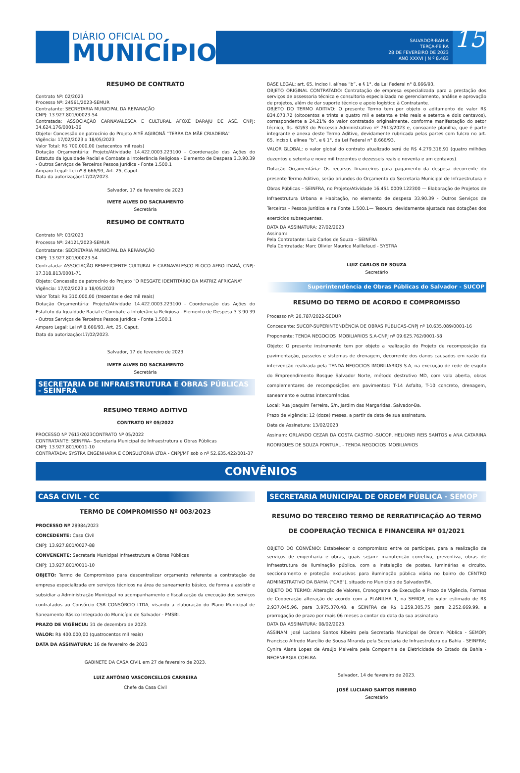DIÁRIO OFICIAL DO
MUNICÍPIO
SALVADOR-BAHIA
TERÇA-FEIRA
28 DE FEVEREIRO DE 2023
ANO XXXVI | N º 8.483
15
RESUMO DE CONTRATO
Contrato Nº: 02/2023
Processo Nº: 24561/2023-SEMUR
Contratante: SECRETARIA MUNICIPAL DA REPARAÇÃO
CNPJ: 13.927.801/00023-54
Contratada: ASSOCIAÇÃO CARNAVALESCA E CULTURAL AFOXÉ DARAJU DE ASÉ, CNPJ: 34.624.176/0001-36
Objeto: Concessão de patrocínio do Projeto AIYÊ AGIBONÃ “TERRA DA MÃE CRIADEIRA”
Vigência: 17/02/2023 a 18/05/2023
Valor Total: R$ 700.000,00 (setecentos mil reais)
Dotação Orçamentária: Projeto/Atividade 14.422.0003.223100 - Coordenação das Ações do Estatuto da Igualdade Racial e Combate a Intolerância Religiosa - Elemento de Despesa 3.3.90.39 - Outros Serviços de Terceiros Pessoa Jurídica - Fonte 1.500.1
Amparo Legal: Lei nº 8.666/93, Art. 25, Caput.
Data da autorização:17/02/2023.
Salvador, 17 de fevereiro de 2023
IVETE ALVES DO SACRAMENTO
Secretária
RESUMO DE CONTRATO
Contrato Nº: 03/2023
Processo Nº: 24121/2023-SEMUR
Contratante: SECRETARIA MUNICIPAL DA REPARAÇÃO
CNPJ: 13.927.801/00023-54
Contratada: ASSOCIAÇÃO BENEFICIENTE CULTURAL E CARNAVALESCO BLOCO AFRO IDARÁ, CNPJ: 17.318.813/0001-71
Objeto: Concessão de patrocínio do Projeto “O RESGATE IDENTITÁRIO DA MATRIZ AFRICANA”
Vigência: 17/02/2023 a 18/05/2023
Valor Total: R$ 310.000,00 (trezentos e dez mil reais)
Dotação Orçamentária: Projeto/Atividade 14.422.0003.223100 - Coordenação das Ações do Estatuto da Igualdade Racial e Combate a Intolerância Religiosa - Elemento de Despesa 3.3.90.39 - Outros Serviços de Terceiros Pessoa Jurídica - Fonte 1.500.1
Amparo Legal: Lei nº 8.666/93, Art. 25, Caput.
Data da autorização:17/02/2023.
Salvador, 17 de fevereiro de 2023
IVETE ALVES DO SACRAMENTO
Secretária
SECRETARIA DE INFRAESTRUTURA E OBRAS PÚBLICAS - SEINFRA
RESUMO TERMO ADITIVO
CONTRATO Nº 05/2022
PROCESSO Nº 7613/2023CONTRATO Nº 05/2022
CONTRATANTE: SEINFRA– Secretaria Municipal de Infraestrutura e Obras Públicas
CNPJ: 13.927.801/0011-10
CONTRATADA: SYSTRA ENGENHARIA E CONSULTORIA LTDA - CNPJ/MF sob o nº 52.635.422/001-37
BASE LEGAL: art. 65, inciso I, alínea “b”, e § 1°, da Lei Federal n° 8.666/93.
OBJETO ORIGINAL CONTRATADO: Contratação de empresa especializada para a prestação dos serviços de assessoria técnica e consultoria especializada no gerenciamento, análise e aprovação de projetos, além de dar suporte técnico e apoio logístico à Contratante.
OBJETO DO TERMO ADITIVO: O presente Termo tem por objeto o aditamento de valor R$ 834.073,72 (oitocentos e trinta e quatro mil e setenta e três reais e setenta e dois centavos), correspondente a 24,21% do valor contratado originalmente, conforme manifestação do setor técnico, fls. 62/63 do Processo Administrativo nº 7613/2023 e, consoante planilha, que é parte integrante e anexa deste Termo Aditivo, devidamente rubricada pelas partes com fulcro no art. 65, inciso I, alínea “b”, e § 1°, da Lei Federal n° 8.666/93.
VALOR GLOBAL: o valor global do contrato atualizado será de R$ 4.279.316,91 (quatro milhões duzentos e setenta e nove mil trezentos e dezesseis reais e noventa e um centavos).
Dotação Orçamentária: Os recursos financeiros para pagamento da despesa decorrente do presente Termo Aditivo, serão oriundos do Orçamento da Secretaria Municipal de Infraestrutura e Obras Públicas – SEINFRA, no Projeto/Atividade 16.451.0009.122300 — Elaboração de Projetos de Infraestrutura Urbana e Habitação, no elemento de despesa 33.90.39 - Outros Serviços de Terceiros - Pessoa Jurídica e na Fonte 1.500.1— Tesouro, devidamente ajustada nas dotações dos exercícios subsequentes.
DATA DA ASSINATURA: 27/02/2023
Assinam:
Pela Contratante: Luiz Carlos de Souza – SEINFRA
Pela Contratada: Marc Olivier Maurice Maillefaud - SYSTRA
LUIZ CARLOS DE SOUZA
Secretário
Superintendência de Obras Públicas do Salvador - SUCOP
RESUMO DO TERMO DE ACORDO E COMPROMISSO
Processo nº: 20.787/2022-SEDUR
Concedente: SUCOP-SUPERINTENDÊNCIA DE OBRAS PÚBLICAS-CNPJ nº 10.635.089/0001-16
Proponente: TENDA NEGOCIOS IMOBILIARIOS S.A-CNPJ nº 09.625.762/0001-58
Objeto: O presente instrumento tem por objeto a realização do Projeto de recomposição da pavimentação, passeios e sistemas de drenagem, decorrente dos danos causados em razão da intervenção realizada pela TENDA NEGOCIOS IMOBILIARIOS S.A, na execução de rede de esgoto do Empreendimento Bosque Salvador Norte, método destrutivo MD, com vala aberta, obras complementares de recomposições em pavimentos: T-14 Asfalto, T-10 concreto, drenagem, saneamento e outras intercorrências.
Local: Rua Joaquim Ferreira, S/n, Jardim das Margaridas, Salvador-Ba.
Prazo de vigência: 12 (doze) meses, a partir da data de sua assinatura.
Data de Assinatura: 13/02/2023
Assinam: ORLANDO CEZAR DA COSTA CASTRO -SUCOP, HELIONEI REIS SANTOS e ANA CATARINA RODRIGUES DE SOUZA PONTUAL - TENDA NEGOCIOS IMOBILIARIOS
CONVÊNIOS
CASA CIVIL - CC
TERMO DE COMPROMISSO Nº 003/2023
PROCESSO Nº 28984/2023
CONCEDENTE: Casa Civil
CNPJ: 13.927.801/0027-88
CONVENENTE: Secretaria Municipal Infraestrutura e Obras Públicas
CNPJ: 13.927.801/0011-10
OBJETO: Termo de Compromisso para descentralizar orçamento referente a contratação de empresa especializada em serviços técnicos na área de saneamento básico, de forma a assistir e subsidiar a Administração Municipal no acompanhamento e fiscalização da execução dos serviços contratados ao Consórcio CSB CONSÓRCIO LTDA, visando a elaboração do Plano Municipal de Saneamento Básico Integrado do Município de Salvador - PMSBI.
PRAZO DE VIGÊNCIA: 31 de dezembro de 2023.
VALOR: R$ 400.000,00 (quatrocentos mil reais)
DATA DA ASSINATURA: 16 de fevereiro de 2023
GABINETE DA CASA CIVIL em 27 de fevereiro de 2023.
LUIZ ANTÔNIO VASCONCELLOS CARREIRA
Chefe da Casa Civil
SECRETARIA MUNICIPAL DE ORDEM PÚBLICA - SEMOP
RESUMO DO TERCEIRO TERMO DE RERRATIFICAÇÃO AO TERMO DE COOPERAÇÃO TECNICA E FINANCEIRA Nº 01/2021
OBJETO DO CONVÊNIO: Estabelecer o compromisso entre os partícipes, para a realização de serviços de engenharia e obras, quais sejam: manutenção corretiva, preventiva, obras de infraestrutura de iluminação pública, com a instalação de postes, luminárias e circuito, seccionamento e proteção exclusivos para iluminação pública viária no bairro do CENTRO ADMINISTRATIVO DA BAHIA (“CAB”), situado no Município de Salvador/BA.
OBJETO DO TERMO: Alteração de Valores, Cronograma de Execução e Prazo de Vigência, Formas de Cooperação alteração de acordo com a PLANILHA 1, na SEMOP, do valor estimado de R$ 2.937.045,96, para 3.975.370,48, e SEINFRA de R$ 1.259.305,75 para 2.252.669,99, e prorrogação de prazo por mais 06 meses a contar da data da sua assinatura
DATA DA ASSINATURA: 08/02/2023.
ASSINAM: José Luciano Santos Ribeiro pela Secretaria Municipal de Ordem Pública - SEMOP; Francisco Alfredo Marcílio de Sousa Miranda pela Secretaria de Infraestrutura da Bahia - SEINFRA; Cynira Alana Lopes de Araújo Malveira pela Companhia de Eletricidade do Estado da Bahia - NEOENERGIA COELBA.
Salvador, 14 de fevereiro de 2023.
JOSÉ LUCIANO SANTOS RIBEIRO
Secretário